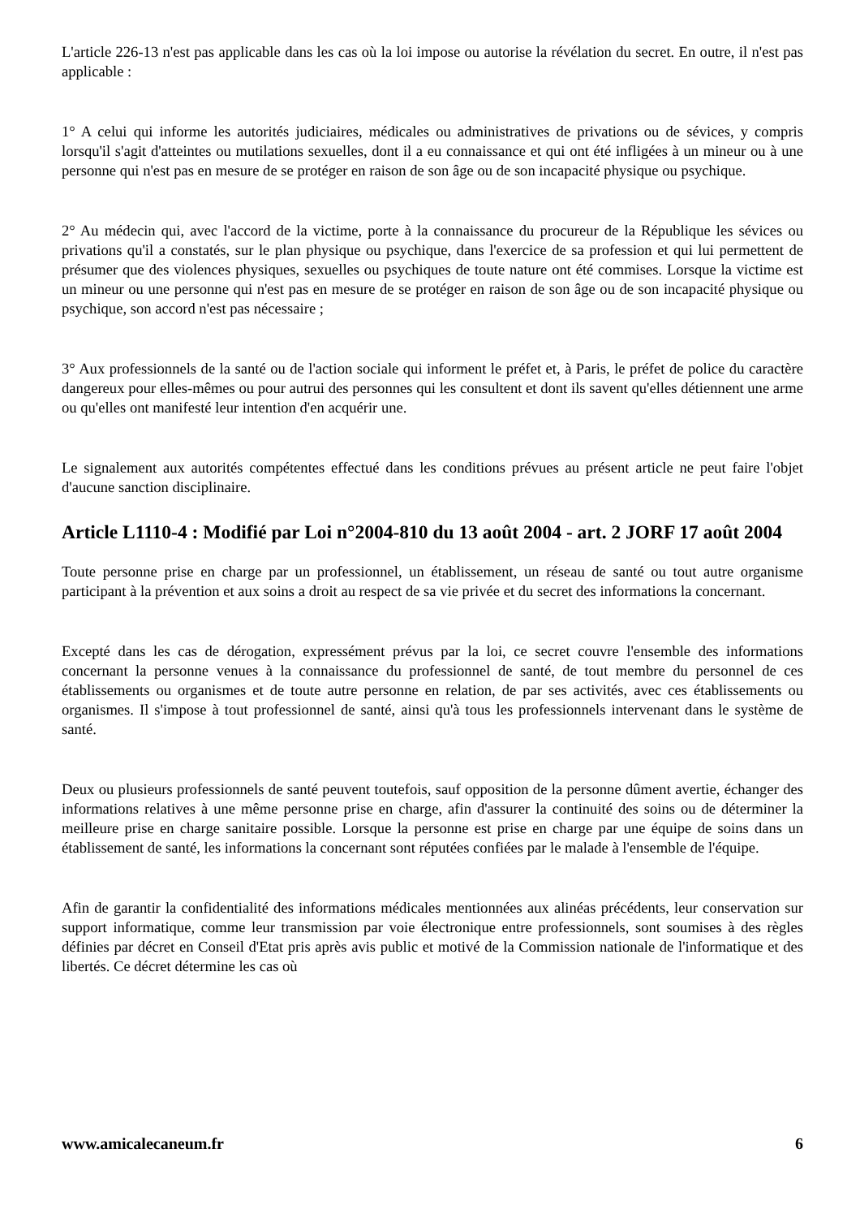L'article 226-13 n'est pas applicable dans les cas où la loi impose ou autorise la révélation du secret. En outre, il n'est pas applicable :
1° A celui qui informe les autorités judiciaires, médicales ou administratives de privations ou de sévices, y compris lorsqu'il s'agit d'atteintes ou mutilations sexuelles, dont il a eu connaissance et qui ont été infligées à un mineur ou à une personne qui n'est pas en mesure de se protéger en raison de son âge ou de son incapacité physique ou psychique.
2° Au médecin qui, avec l'accord de la victime, porte à la connaissance du procureur de la République les sévices ou privations qu'il a constatés, sur le plan physique ou psychique, dans l'exercice de sa profession et qui lui permettent de présumer que des violences physiques, sexuelles ou psychiques de toute nature ont été commises. Lorsque la victime est un mineur ou une personne qui n'est pas en mesure de se protéger en raison de son âge ou de son incapacité physique ou psychique, son accord n'est pas nécessaire ;
3° Aux professionnels de la santé ou de l'action sociale qui informent le préfet et, à Paris, le préfet de police du caractère dangereux pour elles-mêmes ou pour autrui des personnes qui les consultent et dont ils savent qu'elles détiennent une arme ou qu'elles ont manifesté leur intention d'en acquérir une.
Le signalement aux autorités compétentes effectué dans les conditions prévues au présent article ne peut faire l'objet d'aucune sanction disciplinaire.
Article L1110-4 : Modifié par Loi n°2004-810 du 13 août 2004 - art. 2 JORF 17 août 2004
Toute personne prise en charge par un professionnel, un établissement, un réseau de santé ou tout autre organisme participant à la prévention et aux soins a droit au respect de sa vie privée et du secret des informations la concernant.
Excepté dans les cas de dérogation, expressément prévus par la loi, ce secret couvre l'ensemble des informations concernant la personne venues à la connaissance du professionnel de santé, de tout membre du personnel de ces établissements ou organismes et de toute autre personne en relation, de par ses activités, avec ces établissements ou organismes. Il s'impose à tout professionnel de santé, ainsi qu'à tous les professionnels intervenant dans le système de santé.
Deux ou plusieurs professionnels de santé peuvent toutefois, sauf opposition de la personne dûment avertie, échanger des informations relatives à une même personne prise en charge, afin d'assurer la continuité des soins ou de déterminer la meilleure prise en charge sanitaire possible. Lorsque la personne est prise en charge par une équipe de soins dans un établissement de santé, les informations la concernant sont réputées confiées par le malade à l'ensemble de l'équipe.
Afin de garantir la confidentialité des informations médicales mentionnées aux alinéas précédents, leur conservation sur support informatique, comme leur transmission par voie électronique entre professionnels, sont soumises à des règles définies par décret en Conseil d'Etat pris après avis public et motivé de la Commission nationale de l'informatique et des libertés. Ce décret détermine les cas où
www.amicalecaneum.fr 6